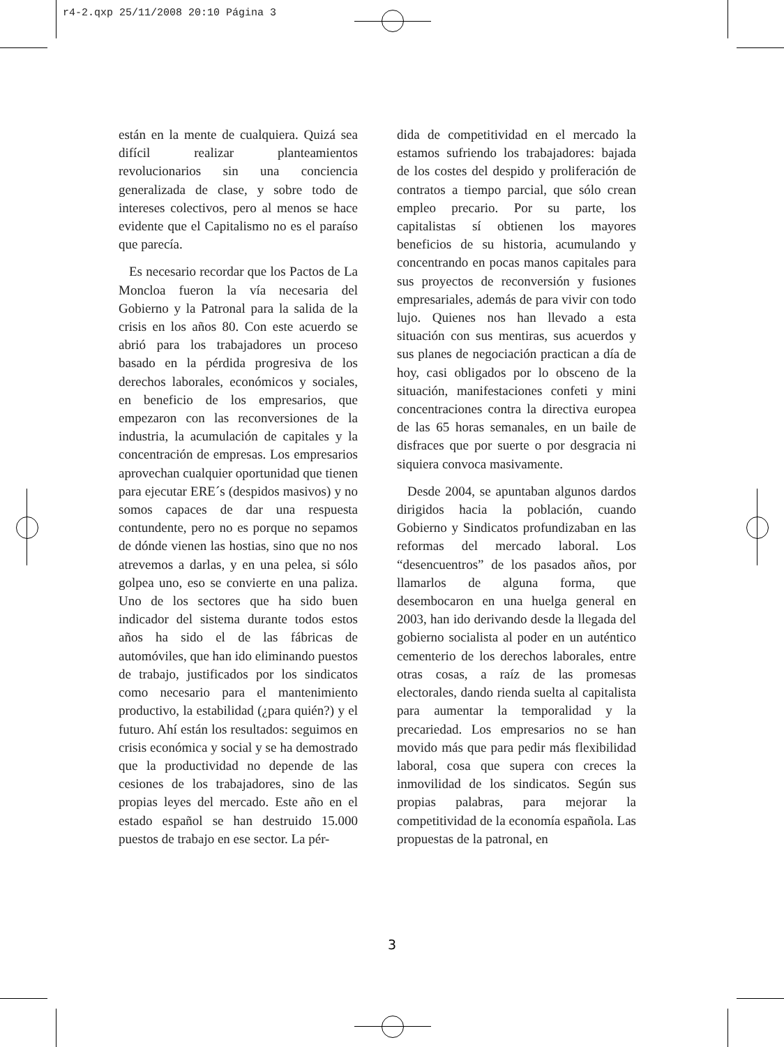r4-2.qxp 25/11/2008 20:10 Página 3
están en la mente de cualquiera. Quizá sea difícil realizar planteamientos revolucionarios sin una conciencia generalizada de clase, y sobre todo de intereses colectivos, pero al menos se hace evidente que el Capitalismo no es el paraíso que parecía.
Es necesario recordar que los Pactos de La Moncloa fueron la vía necesaria del Gobierno y la Patronal para la salida de la crisis en los años 80. Con este acuerdo se abrió para los trabajadores un proceso basado en la pérdida progresiva de los derechos laborales, económicos y sociales, en beneficio de los empresarios, que empezaron con las reconversiones de la industria, la acumulación de capitales y la concentración de empresas. Los empresarios aprovechan cualquier oportunidad que tienen para ejecutar ERE´s (despidos masivos) y no somos capaces de dar una respuesta contundente, pero no es porque no sepamos de dónde vienen las hostias, sino que no nos atrevemos a darlas, y en una pelea, si sólo golpea uno, eso se convierte en una paliza. Uno de los sectores que ha sido buen indicador del sistema durante todos estos años ha sido el de las fábricas de automóviles, que han ido eliminando puestos de trabajo, justificados por los sindicatos como necesario para el mantenimiento productivo, la estabilidad (¿para quién?) y el futuro. Ahí están los resultados: seguimos en crisis económica y social y se ha demostrado que la productividad no depende de las cesiones de los trabajadores, sino de las propias leyes del mercado. Este año en el estado español se han destruido 15.000 puestos de trabajo en ese sector. La pér-
dida de competitividad en el mercado la estamos sufriendo los trabajadores: bajada de los costes del despido y proliferación de contratos a tiempo parcial, que sólo crean empleo precario. Por su parte, los capitalistas sí obtienen los mayores beneficios de su historia, acumulando y concentrando en pocas manos capitales para sus proyectos de reconversión y fusiones empresariales, además de para vivir con todo lujo. Quienes nos han llevado a esta situación con sus mentiras, sus acuerdos y sus planes de negociación practican a día de hoy, casi obligados por lo obsceno de la situación, manifestaciones confeti y mini concentraciones contra la directiva europea de las 65 horas semanales, en un baile de disfraces que por suerte o por desgracia ni siquiera convoca masivamente.
Desde 2004, se apuntaban algunos dardos dirigidos hacia la población, cuando Gobierno y Sindicatos profundizaban en las reformas del mercado laboral. Los “desencuentros” de los pasados años, por llamarlos de alguna forma, que desembocaron en una huelga general en 2003, han ido derivando desde la llegada del gobierno socialista al poder en un auténtico cementerio de los derechos laborales, entre otras cosas, a raíz de las promesas electorales, dando rienda suelta al capitalista para aumentar la temporalidad y la precariedad. Los empresarios no se han movido más que para pedir más flexibilidad laboral, cosa que supera con creces la inmovilidad de los sindicatos. Según sus propias palabras, para mejorar la competitividad de la economía española. Las propuestas de la patronal, en
3